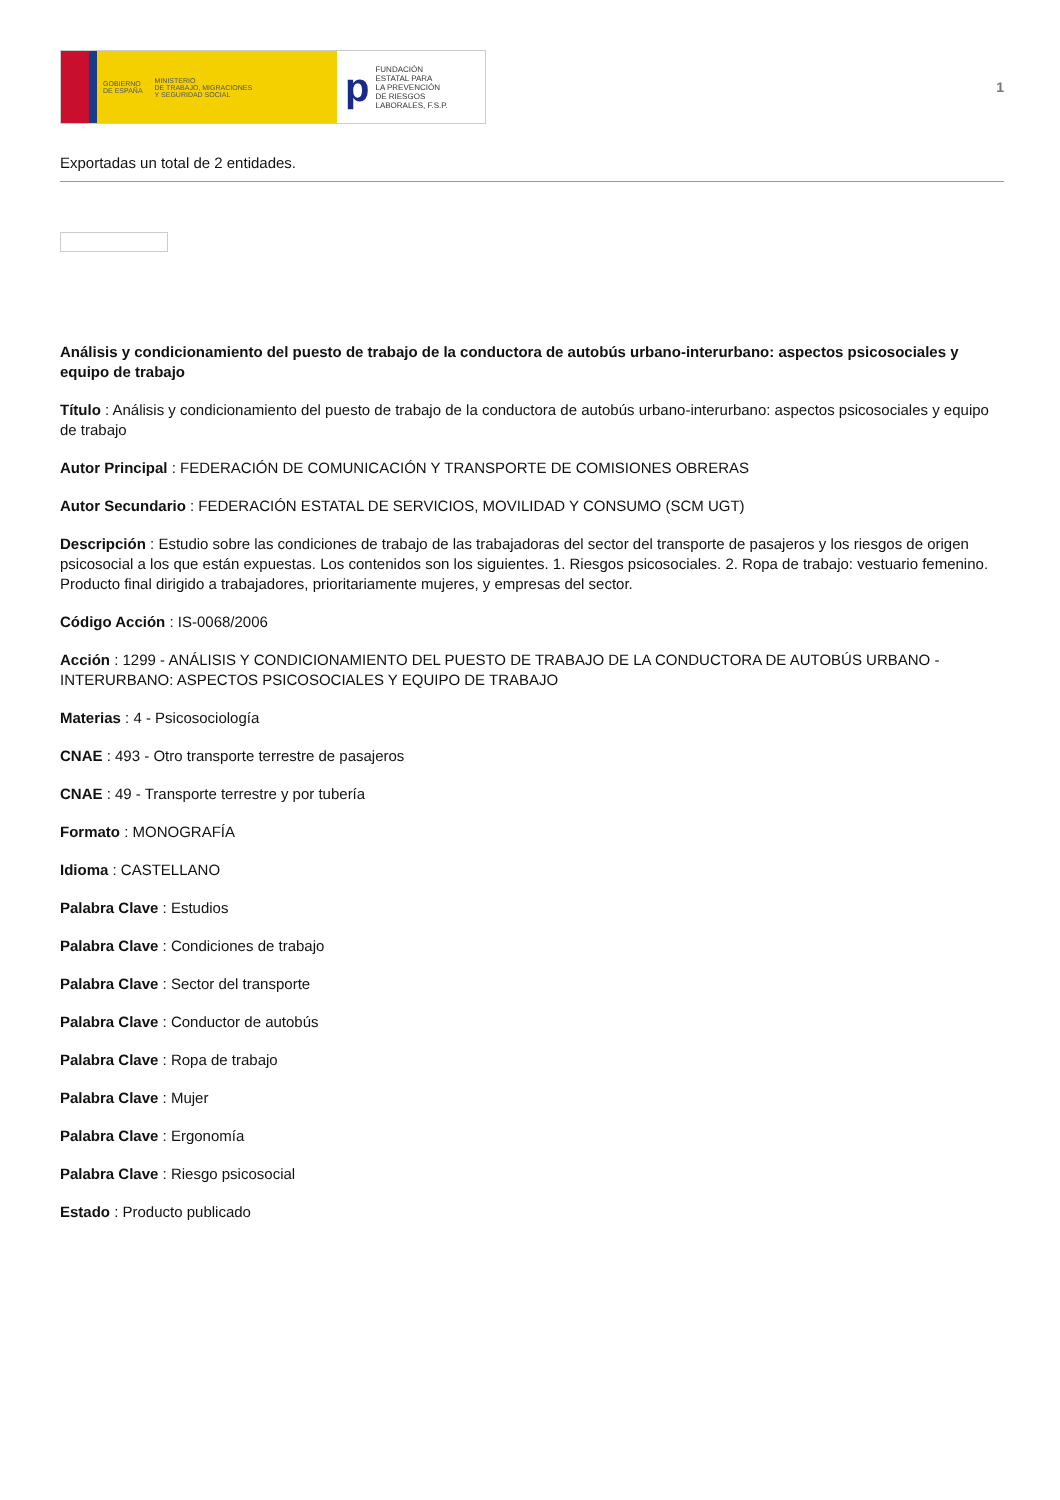GOBIERNO
DE ESPAÑA MINISTERIO
DE TRABAJO, MIGRACIONES
Y SEGURIDAD SOCIAL
p FUNDACIÓN
ESTATAL PARA
LA PREVENCIÓN
DE RIESGOS
LABORALES, F.S.P.
1
Exportadas un total de 2 entidades.
Análisis y condicionamiento del puesto de trabajo de la conductora de autobús urbano-interurbano: aspectos psicosociales y equipo de trabajo
Título : Análisis y condicionamiento del puesto de trabajo de la conductora de autobús urbano-interurbano: aspectos psicosociales y equipo de trabajo
Autor Principal : FEDERACIÓN DE COMUNICACIÓN Y TRANSPORTE DE COMISIONES OBRERAS
Autor Secundario : FEDERACIÓN ESTATAL DE SERVICIOS, MOVILIDAD Y CONSUMO (SCM UGT)
Descripción : Estudio sobre las condiciones de trabajo de las trabajadoras del sector del transporte de pasajeros y los riesgos de origen psicosocial a los que están expuestas. Los contenidos son los siguientes. 1. Riesgos psicosociales. 2. Ropa de trabajo: vestuario femenino. Producto final dirigido a trabajadores, prioritariamente mujeres, y empresas del sector.
Código Acción : IS-0068/2006
Acción : 1299 - ANÁLISIS Y CONDICIONAMIENTO DEL PUESTO DE TRABAJO DE LA CONDUCTORA DE AUTOBÚS URBANO - INTERURBANO: ASPECTOS PSICOSOCIALES Y EQUIPO DE TRABAJO
Materias : 4 - Psicosociología
CNAE : 493 - Otro transporte terrestre de pasajeros
CNAE : 49 - Transporte terrestre y por tubería
Formato : MONOGRAFÍA
Idioma : CASTELLANO
Palabra Clave : Estudios
Palabra Clave : Condiciones de trabajo
Palabra Clave : Sector del transporte
Palabra Clave : Conductor de autobús
Palabra Clave : Ropa de trabajo
Palabra Clave : Mujer
Palabra Clave : Ergonomía
Palabra Clave : Riesgo psicosocial
Estado : Producto publicado